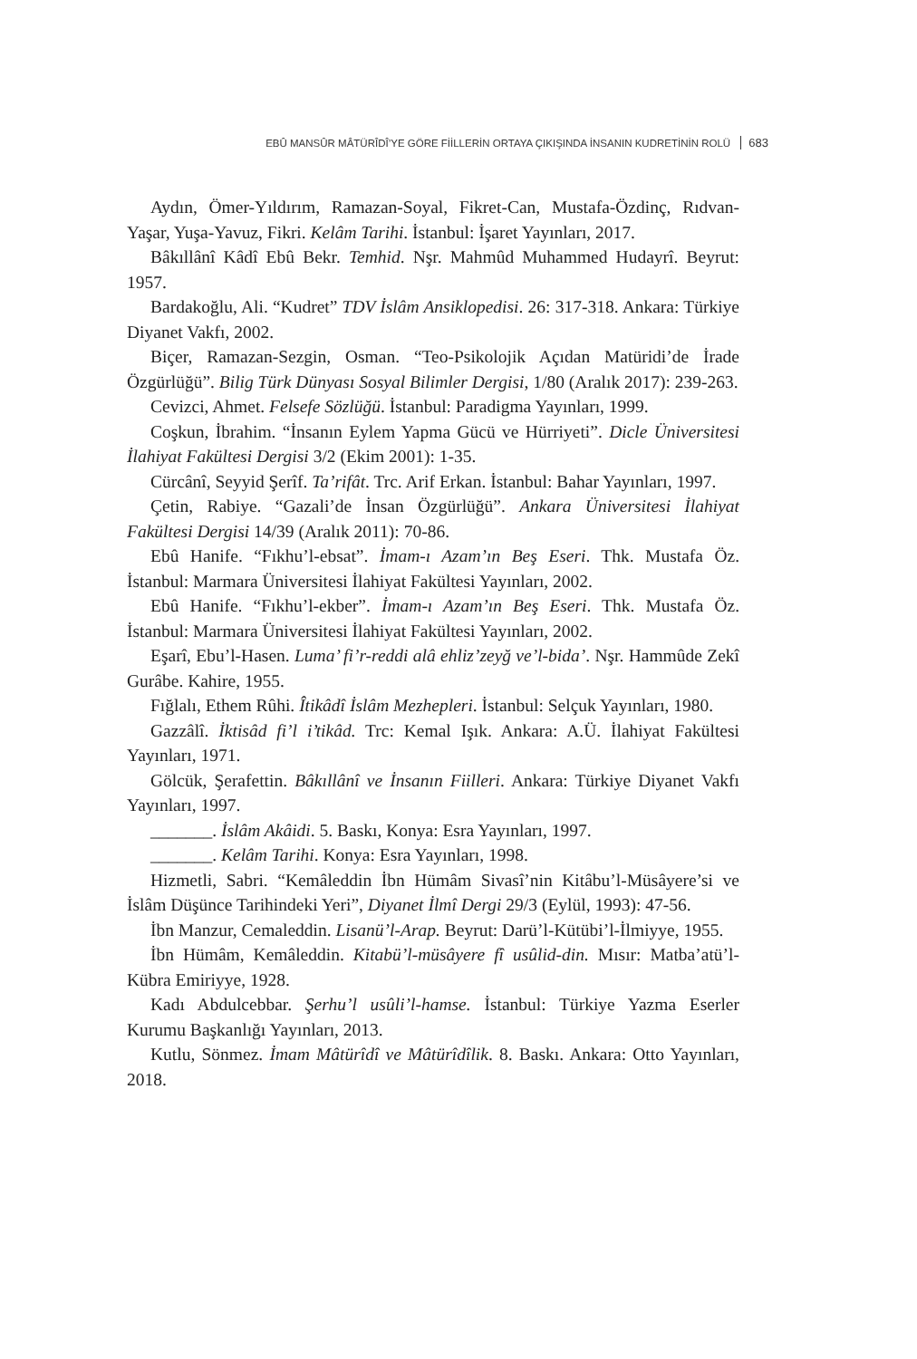EBÛ MANSÛR MÂTÜRÎDÎ’YE GÖRE FİİLLERİN ORTAYA ÇIKIŞINDA İNSANIN KUDRETİNİN ROLÜ 683
Aydın, Ömer-Yıldırım, Ramazan-Soyal, Fikret-Can, Mustafa-Özdinç, Rıdvan-Yaşar, Yuşa-Yavuz, Fikri. Kelâm Tarihi. İstanbul: İşaret Yayınları, 2017.
Bâkıllânî Kâdî Ebû Bekr. Temhid. Nşr. Mahmûd Muhammed Hudayrî. Beyrut: 1957.
Bardakoğlu, Ali. “Kudret” TDV İslâm Ansiklopedisi. 26: 317-318. Ankara: Türkiye Diyanet Vakfı, 2002.
Biçer, Ramazan-Sezgin, Osman. “Teo-Psikolojik Açıdan Matüridi’de İrade Özgürlüğü”. Bilig Türk Dünyası Sosyal Bilimler Dergisi, 1/80 (Aralık 2017): 239-263.
Cevizci, Ahmet. Felsefe Sözlüğü. İstanbul: Paradigma Yayınları, 1999.
Coşkun, İbrahim. “İnsanın Eylem Yapma Gücü ve Hürriyeti”. Dicle Üniversitesi İlahiyat Fakültesi Dergisi 3/2 (Ekim 2001): 1-35.
Cürcânî, Seyyid Şerîf. Ta’rifât. Trc. Arif Erkan. İstanbul: Bahar Yayınları, 1997.
Çetin, Rabiye. “Gazali’de İnsan Özgürlüğü”. Ankara Üniversitesi İlahiyat Fakültesi Dergisi 14/39 (Aralık 2011): 70-86.
Ebû Hanife. “Fıkhu’l-ebsat”. İmam-ı Azam’ın Beş Eseri. Thk. Mustafa Öz. İstanbul: Marmara Üniversitesi İlahiyat Fakültesi Yayınları, 2002.
Ebû Hanife. “Fıkhu’l-ekber”. İmam-ı Azam’ın Beş Eseri. Thk. Mustafa Öz. İstanbul: Marmara Üniversitesi İlahiyat Fakültesi Yayınları, 2002.
Eşarî, Ebu’l-Hasen. Luma’ fi’r-reddi alâ ehliz’zeyğ ve’l-bida’. Nşr. Hammûde Zekî Gurâbe. Kahire, 1955.
Fığlalı, Ethem Rûhi. Îtikâdî İslâm Mezhepleri. İstanbul: Selçuk Yayınları, 1980.
Gazzâlî. İktisâd fi’l i’tikâd. Trc: Kemal Işık. Ankara: A.Ü. İlahiyat Fakültesi Yayınları, 1971.
Gölcük, Şerafettin. Bâkıllânî ve İnsanın Fiilleri. Ankara: Türkiye Diyanet Vakfı Yayınları, 1997.
_______. İslâm Akâidi. 5. Baskı, Konya: Esra Yayınları, 1997.
_______. Kelâm Tarihi. Konya: Esra Yayınları, 1998.
Hizmetli, Sabri. “Kemâleddin İbn Hümâm Sivasî’nin Kitâbu’l-Müsâyere’si ve İslâm Düşünce Tarihindeki Yeri”, Diyanet İlmî Dergi 29/3 (Eylül, 1993): 47-56.
İbn Manzur, Cemaleddin. Lisanü’l-Arap. Beyrut: Darü’l-Kütübi’l-İlmiyye, 1955.
İbn Hümâm, Kemâleddin. Kitabü’l-müsâyere fî usûlid-din. Mısır: Matba’atü’l-Kübra Emiriyye, 1928.
Kadı Abdulcebbar. Şerhu’l usûli’l-hamse. İstanbul: Türkiye Yazma Eserler Kurumu Başkanlığı Yayınları, 2013.
Kutlu, Sönmez. İmam Mâtürîdî ve Mâtürîdîlik. 8. Baskı. Ankara: Otto Yayınları, 2018.